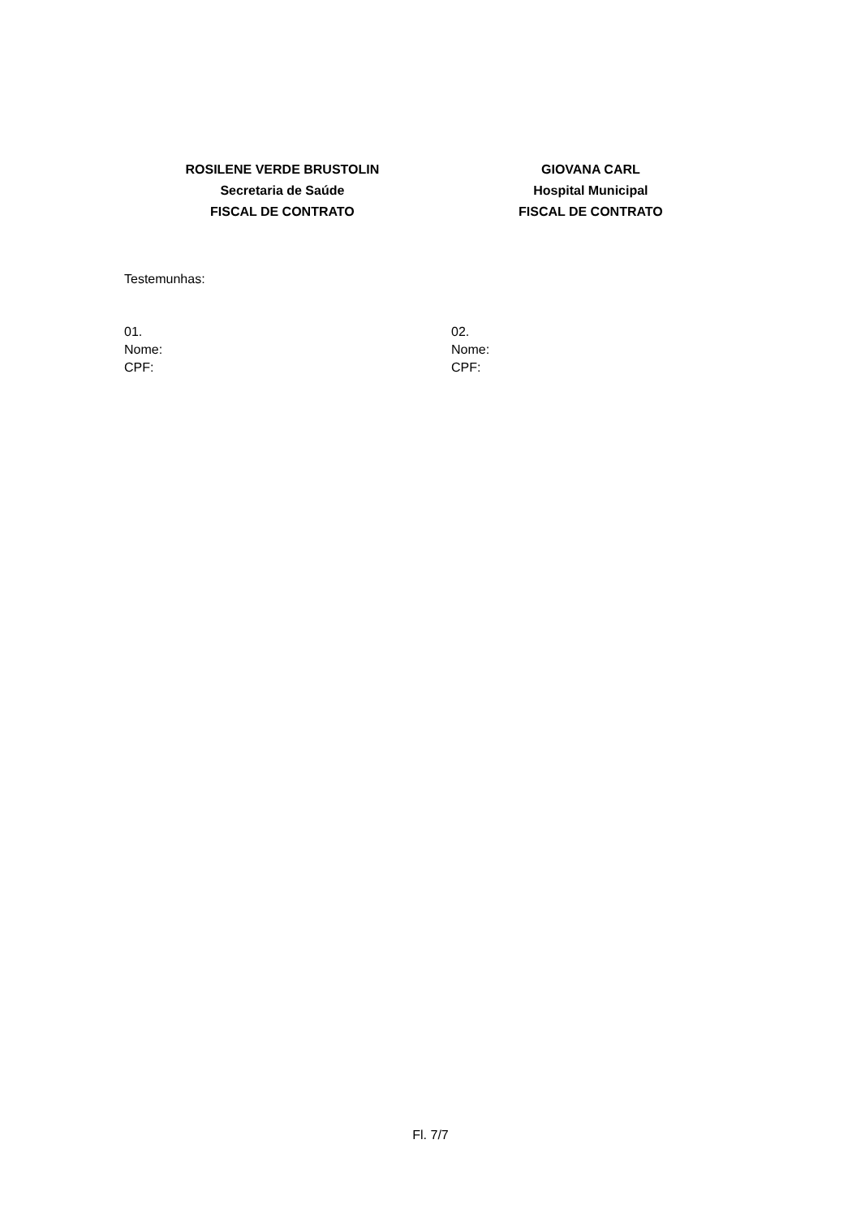ROSILENE VERDE BRUSTOLIN
Secretaria de Saúde
FISCAL DE CONTRATO
GIOVANA CARL
Hospital Municipal
FISCAL DE CONTRATO
Testemunhas:
01.
Nome:
CPF:
02.
Nome:
CPF:
Fl. 7/7